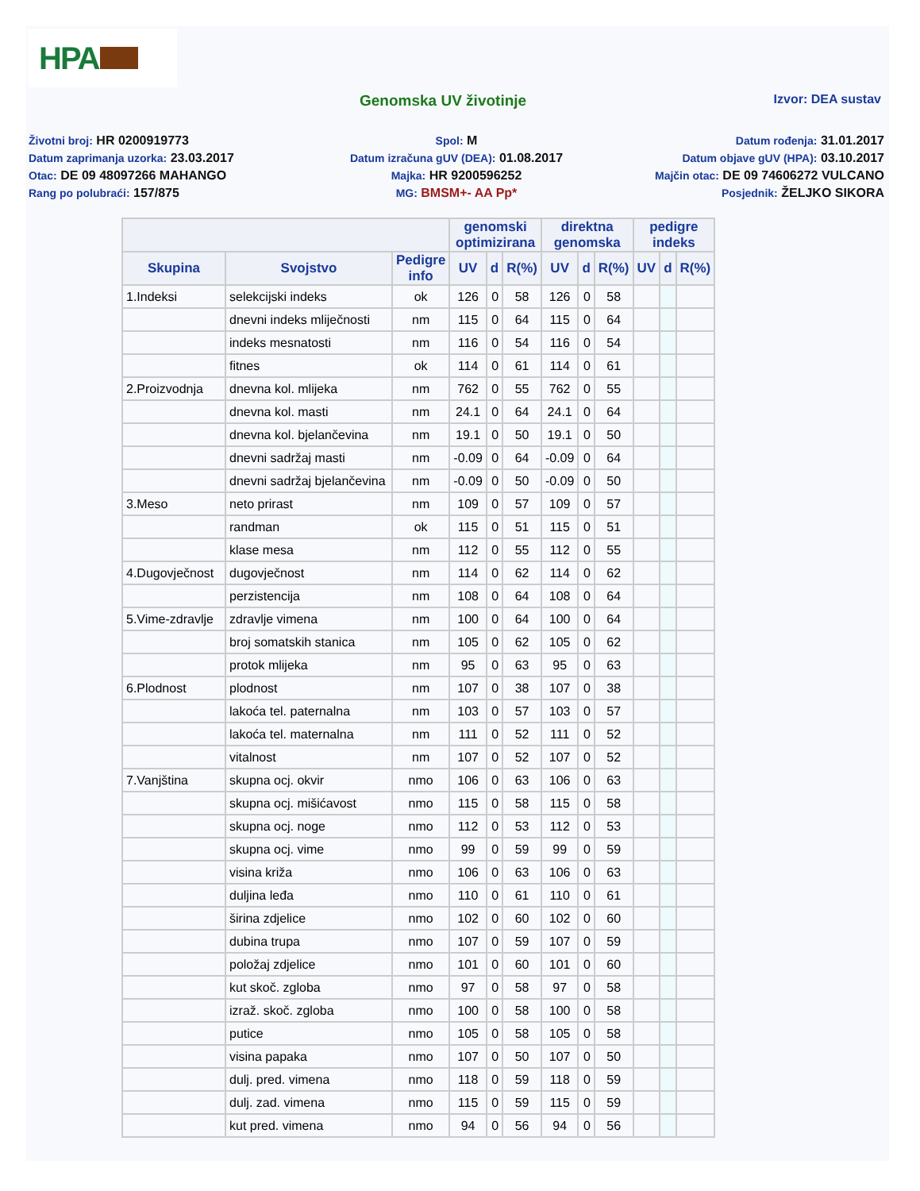HPA
Genomska UV životinje
Izvor: DEA sustav
Životni broj: HR 0200919773
Spol: M
Datum rođenja: 31.01.2017
Datum zaprimanja uzorka: 23.03.2017
Datum izračuna gUV (DEA): 01.08.2017
Datum objave gUV (HPA): 03.10.2017
Otac: DE 09 48097266 MAHANGO
Majka: HR 9200596252
Majčin otac: DE 09 74606272 VULCANO
Rang po polubraći: 157/875
MG: BMSM+- AA Pp*
Posjednik: ŽELJKO SIKORA
| | | | genomski optimizirana | | | direktna genomska | | | pedigre indeks | | |
| --- | --- | --- | --- | --- | --- | --- | --- | --- | --- | --- | --- |
| Skupina | Svojstvo | Pedigre info | UV | d | R(%) | UV | d | R(%) | UV | d | R(%) |
| 1.Indeksi | selekcijski indeks | ok | 126 | 0 | 58 | 126 | 0 | 58 | | | |
| | dnevni indeks mliječnosti | nm | 115 | 0 | 64 | 115 | 0 | 64 | | | |
| | indeks mesnatosti | nm | 116 | 0 | 54 | 116 | 0 | 54 | | | |
| | fitnes | ok | 114 | 0 | 61 | 114 | 0 | 61 | | | |
| 2.Proizvodnja | dnevna kol. mlijeka | nm | 762 | 0 | 55 | 762 | 0 | 55 | | | |
| | dnevna kol. masti | nm | 24.1 | 0 | 64 | 24.1 | 0 | 64 | | | |
| | dnevna kol. bjelančevina | nm | 19.1 | 0 | 50 | 19.1 | 0 | 50 | | | |
| | dnevni sadržaj masti | nm | -0.09 | 0 | 64 | -0.09 | 0 | 64 | | | |
| | dnevni sadržaj bjelančevina | nm | -0.09 | 0 | 50 | -0.09 | 0 | 50 | | | |
| 3.Meso | neto prirast | nm | 109 | 0 | 57 | 109 | 0 | 57 | | | |
| | randman | ok | 115 | 0 | 51 | 115 | 0 | 51 | | | |
| | klase mesa | nm | 112 | 0 | 55 | 112 | 0 | 55 | | | |
| 4.Dugovječnost | dugovječnost | nm | 114 | 0 | 62 | 114 | 0 | 62 | | | |
| | perzistencija | nm | 108 | 0 | 64 | 108 | 0 | 64 | | | |
| 5.Vime-zdravlje | zdravlje vimena | nm | 100 | 0 | 64 | 100 | 0 | 64 | | | |
| | broj somatskih stanica | nm | 105 | 0 | 62 | 105 | 0 | 62 | | | |
| | protok mlijeka | nm | 95 | 0 | 63 | 95 | 0 | 63 | | | |
| 6.Plodnost | plodnost | nm | 107 | 0 | 38 | 107 | 0 | 38 | | | |
| | lakoća tel. paternalna | nm | 103 | 0 | 57 | 103 | 0 | 57 | | | |
| | lakoća tel. maternalna | nm | 111 | 0 | 52 | 111 | 0 | 52 | | | |
| | vitalnost | nm | 107 | 0 | 52 | 107 | 0 | 52 | | | |
| 7.Vanjština | skupna ocj. okvir | nmo | 106 | 0 | 63 | 106 | 0 | 63 | | | |
| | skupna ocj. mišićavost | nmo | 115 | 0 | 58 | 115 | 0 | 58 | | | |
| | skupna ocj. noge | nmo | 112 | 0 | 53 | 112 | 0 | 53 | | | |
| | skupna ocj. vime | nmo | 99 | 0 | 59 | 99 | 0 | 59 | | | |
| | visina križa | nmo | 106 | 0 | 63 | 106 | 0 | 63 | | | |
| | duljina leđa | nmo | 110 | 0 | 61 | 110 | 0 | 61 | | | |
| | širina zdjelice | nmo | 102 | 0 | 60 | 102 | 0 | 60 | | | |
| | dubina trupa | nmo | 107 | 0 | 59 | 107 | 0 | 59 | | | |
| | položaj zdjelice | nmo | 101 | 0 | 60 | 101 | 0 | 60 | | | |
| | kut skoč. zgloba | nmo | 97 | 0 | 58 | 97 | 0 | 58 | | | |
| | izraž. skoč. zgloba | nmo | 100 | 0 | 58 | 100 | 0 | 58 | | | |
| | putice | nmo | 105 | 0 | 58 | 105 | 0 | 58 | | | |
| | visina papaka | nmo | 107 | 0 | 50 | 107 | 0 | 50 | | | |
| | dulj. pred. vimena | nmo | 118 | 0 | 59 | 118 | 0 | 59 | | | |
| | dulj. zad. vimena | nmo | 115 | 0 | 59 | 115 | 0 | 59 | | | |
| | kut pred. vimena | nmo | 94 | 0 | 56 | 94 | 0 | 56 | | | |